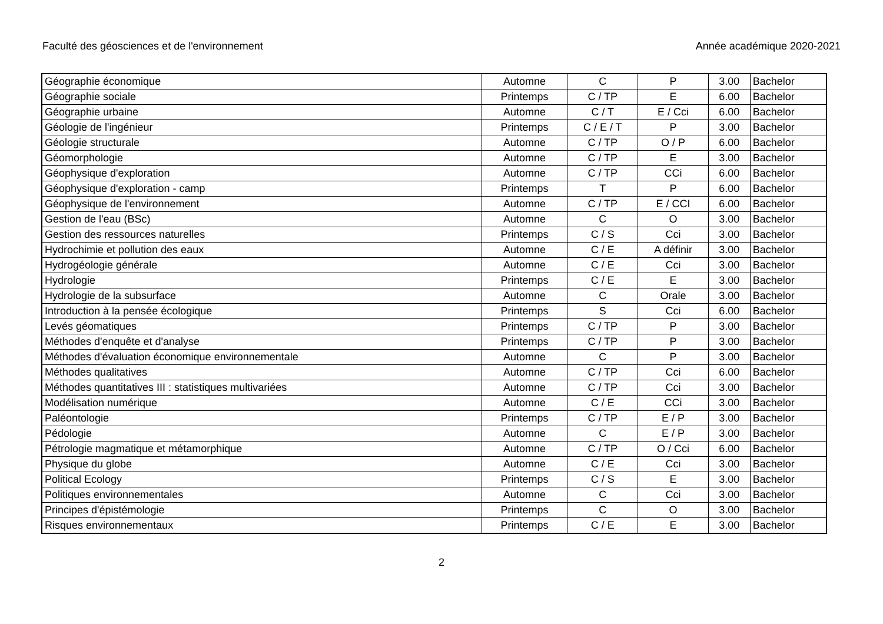Faculté des géosciences et de l'environnement Année académique 2020-2021
| Géographie économique | Automne | C | P | 3.00 | Bachelor |
| Géographie sociale | Printemps | C / TP | E | 6.00 | Bachelor |
| Géographie urbaine | Automne | C / T | E / Cci | 6.00 | Bachelor |
| Géologie de l'ingénieur | Printemps | C / E / T | P | 3.00 | Bachelor |
| Géologie structurale | Automne | C / TP | O / P | 6.00 | Bachelor |
| Géomorphologie | Automne | C / TP | E | 3.00 | Bachelor |
| Géophysique d'exploration | Automne | C / TP | CCi | 6.00 | Bachelor |
| Géophysique d'exploration - camp | Printemps | T | P | 6.00 | Bachelor |
| Géophysique de l'environnement | Automne | C / TP | E / CCI | 6.00 | Bachelor |
| Gestion de l'eau (BSc) | Automne | C | O | 3.00 | Bachelor |
| Gestion des ressources naturelles | Printemps | C / S | Cci | 3.00 | Bachelor |
| Hydrochimie et pollution des eaux | Automne | C / E | A définir | 3.00 | Bachelor |
| Hydrogéologie générale | Automne | C / E | Cci | 3.00 | Bachelor |
| Hydrologie | Printemps | C / E | E | 3.00 | Bachelor |
| Hydrologie de la subsurface | Automne | C | Orale | 3.00 | Bachelor |
| Introduction à la pensée écologique | Printemps | S | Cci | 6.00 | Bachelor |
| Levés géomatiques | Printemps | C / TP | P | 3.00 | Bachelor |
| Méthodes d'enquête et d'analyse | Printemps | C / TP | P | 3.00 | Bachelor |
| Méthodes d'évaluation économique environnementale | Automne | C | P | 3.00 | Bachelor |
| Méthodes qualitatives | Automne | C / TP | Cci | 6.00 | Bachelor |
| Méthodes quantitatives III : statistiques multivariées | Automne | C / TP | Cci | 3.00 | Bachelor |
| Modélisation numérique | Automne | C / E | CCi | 3.00 | Bachelor |
| Paléontologie | Printemps | C / TP | E / P | 3.00 | Bachelor |
| Pédologie | Automne | C | E / P | 3.00 | Bachelor |
| Pétrologie magmatique et métamorphique | Automne | C / TP | O / Cci | 6.00 | Bachelor |
| Physique du globe | Automne | C / E | Cci | 3.00 | Bachelor |
| Political Ecology | Printemps | C / S | E | 3.00 | Bachelor |
| Politiques environnementales | Automne | C | Cci | 3.00 | Bachelor |
| Principes d'épistémologie | Printemps | C | O | 3.00 | Bachelor |
| Risques environnementaux | Printemps | C / E | E | 3.00 | Bachelor |
2